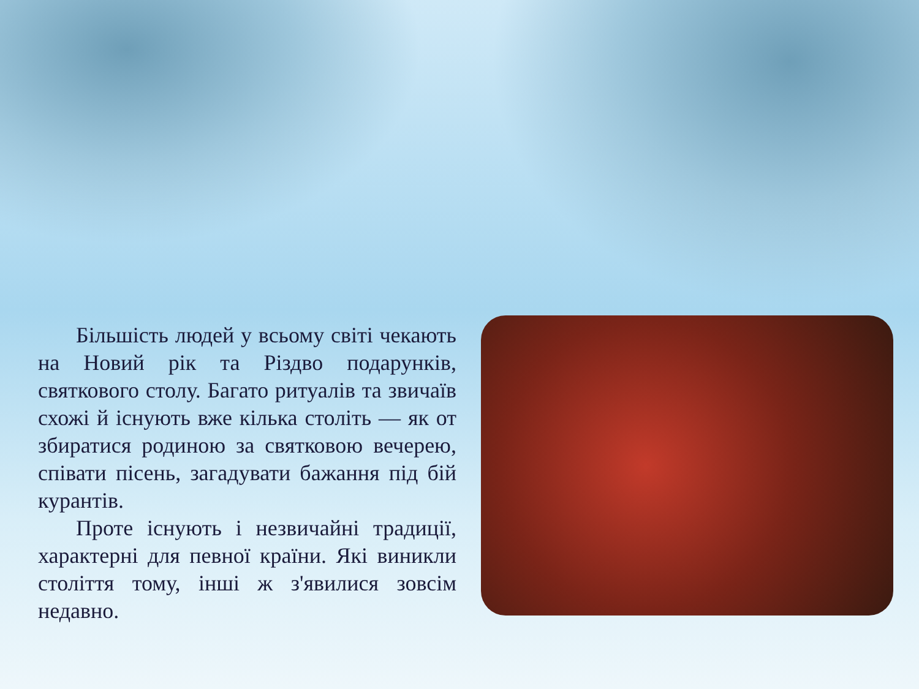Більшість людей у всьому світі чекають на Новий рік та Різдво подарунків, святкового столу. Багато ритуалів та звичаїв схожі й існують вже кілька століть — як от збиратися родиною за святковою вечерею, співати пісень, загадувати бажання під бій курантів.
Проте існують і незвичайні традиції, характерні для певної країни. Які виникли століття тому, інші ж з'явилися зовсім недавно.